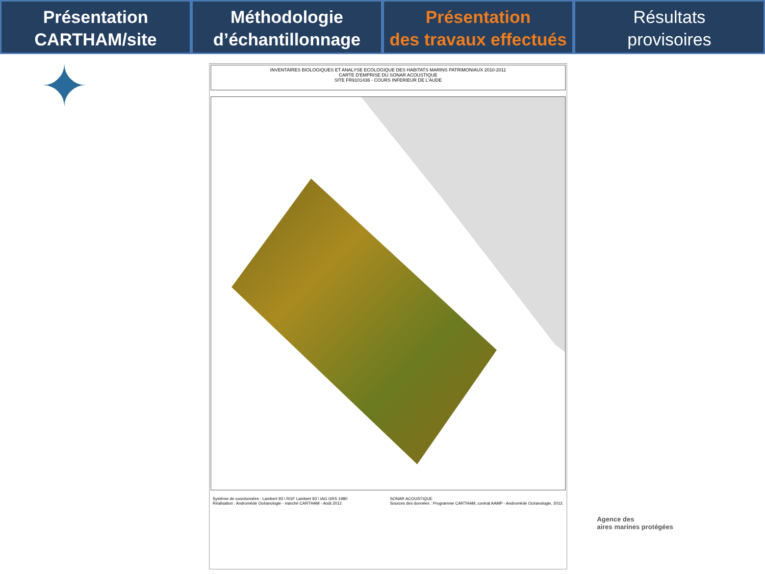Présentation
CARTHAM/site
Méthodologie
d’échantillonnage
Présentation
des travaux effectués
Résultats
provisoires
✦
INVENTAIRES BIOLOGIQUES ET ANALYSE ECOLOGIQUE DES HABITATS MARINS PATRIMONIAUX 2010-2011
CARTE D'EMPRISE DU SONAR ACOUSTIQUE
SITE FR9101436 - COURS INFERIEUR DE L'AUDE
Système de coordonnées : Lambert 93 \ RGF Lambert 93 \ IAG GRS 1980
Réalisation : Andromède Océanologie - marché CARTHAM - Août 2012
SONAR ACOUSTIQUE
Sources des données : Programme CARTHAM, contrat AAMP - Andromède Océanologie, 2012.
Agence des
aires marines protégées